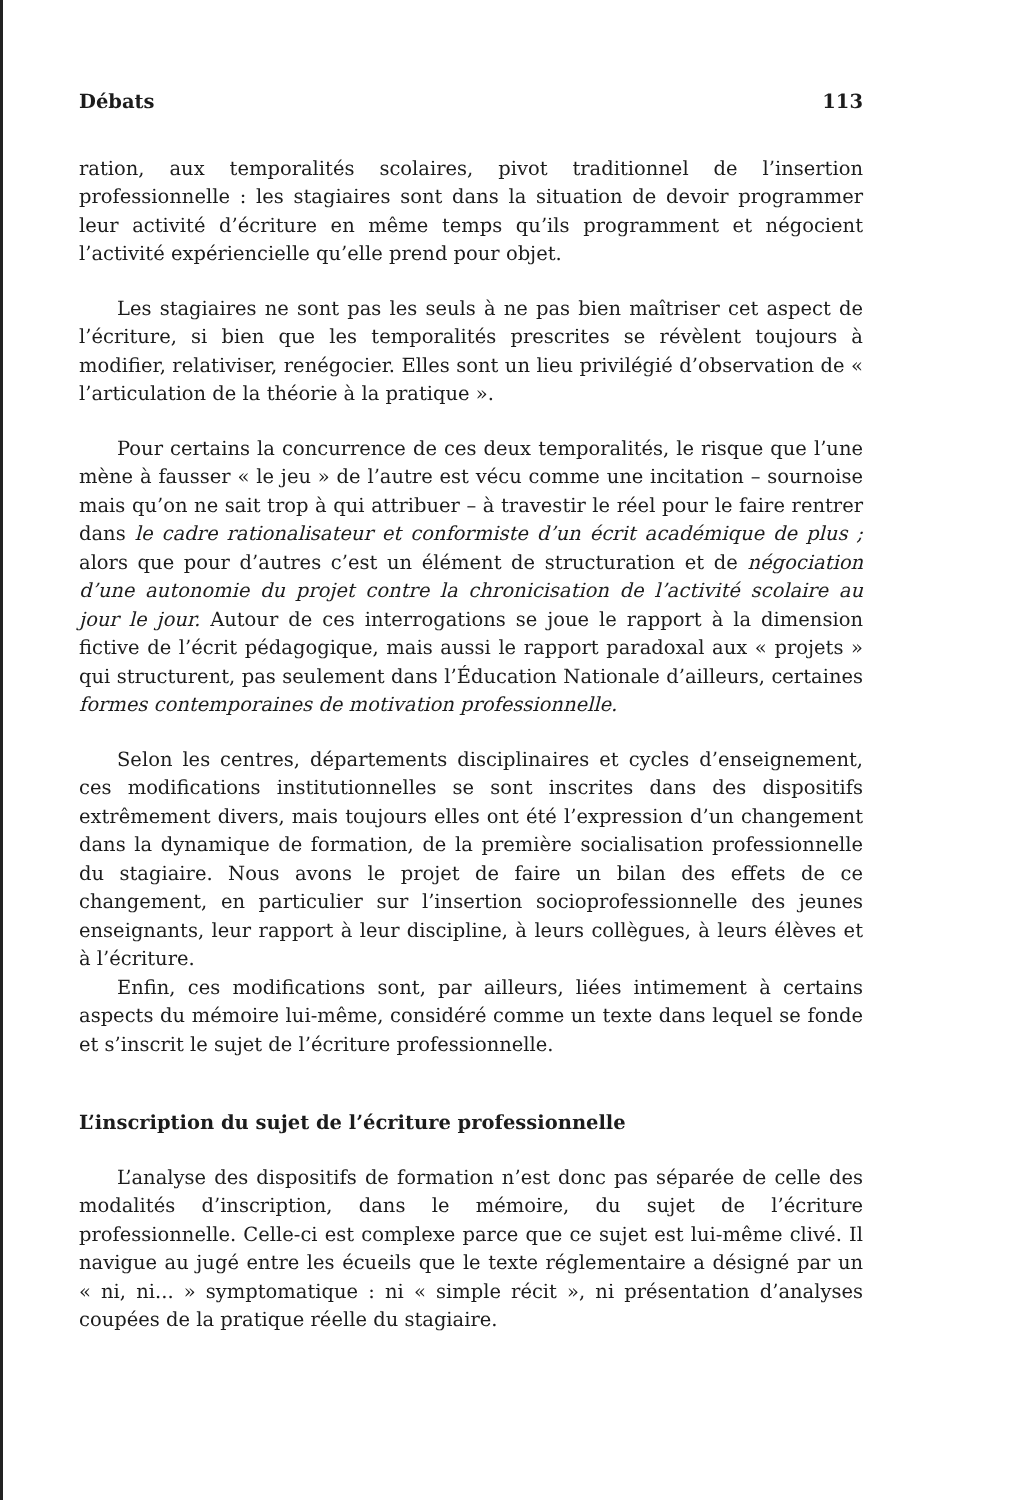Débats 113
ration, aux temporalités scolaires, pivot traditionnel de l’insertion professionnelle : les stagiaires sont dans la situation de devoir programmer leur activité d’écriture en même temps qu’ils programment et négocient l’activité expériencielle qu’elle prend pour objet.
Les stagiaires ne sont pas les seuls à ne pas bien maîtriser cet aspect de l’écriture, si bien que les temporalités prescrites se révèlent toujours à modifier, relativiser, renégocier. Elles sont un lieu privilégié d’observation de « l’articulation de la théorie à la pratique ».
Pour certains la concurrence de ces deux temporalités, le risque que l’une mène à fausser « le jeu » de l’autre est vécu comme une incitation – sournoise mais qu’on ne sait trop à qui attribuer – à travestir le réel pour le faire rentrer dans le cadre rationalisateur et conformiste d’un écrit académique de plus ; alors que pour d’autres c’est un élément de structuration et de négociation d’une autonomie du projet contre la chronicisation de l’activité scolaire au jour le jour. Autour de ces interrogations se joue le rapport à la dimension fictive de l’écrit pédagogique, mais aussi le rapport paradoxal aux « projets » qui structurent, pas seulement dans l’Éducation Nationale d’ailleurs, certaines formes contemporaines de motivation professionnelle.
Selon les centres, départements disciplinaires et cycles d’enseignement, ces modifications institutionnelles se sont inscrites dans des dispositifs extrêmement divers, mais toujours elles ont été l’expression d’un changement dans la dynamique de formation, de la première socialisation professionnelle du stagiaire. Nous avons le projet de faire un bilan des effets de ce changement, en particulier sur l’insertion socioprofessionnelle des jeunes enseignants, leur rapport à leur discipline, à leurs collègues, à leurs élèves et à l’écriture.
Enfin, ces modifications sont, par ailleurs, liées intimement à certains aspects du mémoire lui-même, considéré comme un texte dans lequel se fonde et s’inscrit le sujet de l’écriture professionnelle.
L’inscription du sujet de l’écriture professionnelle
L’analyse des dispositifs de formation n’est donc pas séparée de celle des modalités d’inscription, dans le mémoire, du sujet de l’écriture professionnelle. Celle-ci est complexe parce que ce sujet est lui-même clivé. Il navigue au jugé entre les écueils que le texte réglementaire a désigné par un « ni, ni... » symptomatique : ni « simple récit », ni présentation d’analyses coupées de la pratique réelle du stagiaire.